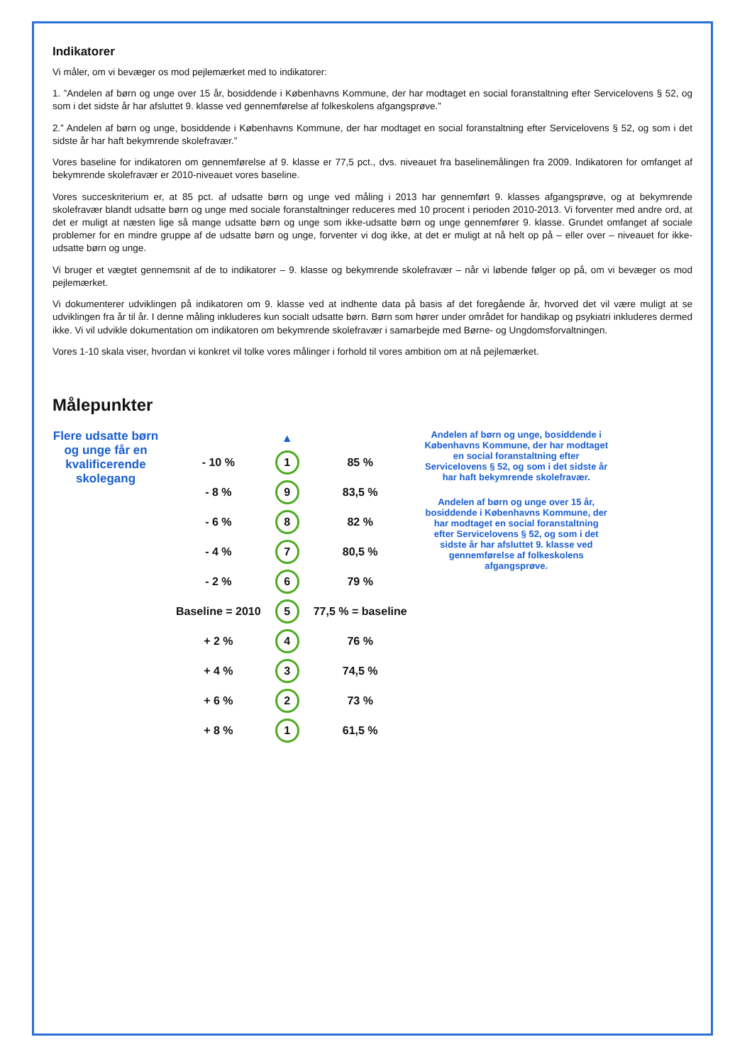Indikatorer
Vi måler, om vi bevæger os mod pejlemærket med to indikatorer:
1. ”Andelen af børn og unge over 15 år, bosiddende i Københavns Kommune, der har modtaget en social foranstaltning efter Servicelovens § 52, og som i det sidste år har afsluttet 9. klasse ved gennemførelse af folkeskolens afgangsprøve.”
2.” Andelen af børn og unge, bosiddende i Københavns Kommune, der har modtaget en social foranstaltning efter Servicelovens § 52, og som i det sidste år har haft bekymrende skolefravær.”
Vores baseline for indikatoren om gennemførelse af 9. klasse er 77,5 pct., dvs. niveauet fra baselinemålingen fra 2009. Indikatoren for omfanget af bekymrende skolefravær er 2010-niveauet vores baseline.
Vores succeskriterium er, at 85 pct. af udsatte børn og unge ved måling i 2013 har gennemført 9. klasses afgangsprøve, og at bekymrende skolefravær blandt udsatte børn og unge med sociale foranstaltninger reduceres med 10 procent i perioden 2010-2013. Vi forventer med andre ord, at det er muligt at næsten lige så mange udsatte børn og unge som ikke-udsatte børn og unge gennemfører 9. klasse. Grundet omfanget af sociale problemer for en mindre gruppe af de udsatte børn og unge, forventer vi dog ikke, at det er muligt at nå helt op på – eller over – niveauet for ikke-udsatte børn og unge.
Vi bruger et vægtet gennemsnit af de to indikatorer – 9. klasse og bekymrende skolefravær – når vi løbende følger op på, om vi bevæger os mod pejlemærket.
Vi dokumenterer udviklingen på indikatoren om 9. klasse ved at indhente data på basis af det foregående år, hvorved det vil være muligt at se udviklingen fra år til år. I denne måling inkluderes kun socialt udsatte børn. Børn som hører under området for handikap og psykiatri inkluderes dermed ikke. Vi vil udvikle dokumentation om indikatoren om bekymrende skolefravær i samarbejde med Børne- og Ungdomsforvaltningen.
Vores 1-10 skala viser, hvordan vi konkret vil tolke vores målinger i forhold til vores ambition om at nå pejlemærket.
Målepunkter
Flere udsatte børn og unge får en kvalificerende skolegang
| | ▲ | |
| - 10 % | 1 | 85 % |
| - 8 % | 9 | 83,5 % |
| - 6 % | 8 | 82 % |
| - 4 % | 7 | 80,5 % |
| - 2 % | 6 | 79 % |
| Baseline = 2010 | 5 | 77,5 % = baseline |
| + 2 % | 4 | 76 % |
| + 4 % | 3 | 74,5 % |
| + 6 % | 2 | 73 % |
| + 8 % | 1 | 61,5 % |
Andelen af børn og unge, bosiddende i Københavns Kommune, der har modtaget en social foranstaltning efter Servicelovens § 52, og som i det sidste år har haft bekymrende skolefravær.
Andelen af børn og unge over 15 år, bosiddende i Københavns Kommune, der har modtaget en social foranstaltning efter Servicelovens § 52, og som i det sidste år har afsluttet 9. klasse ved gennemførelse af folkeskolens afgangsprøve.